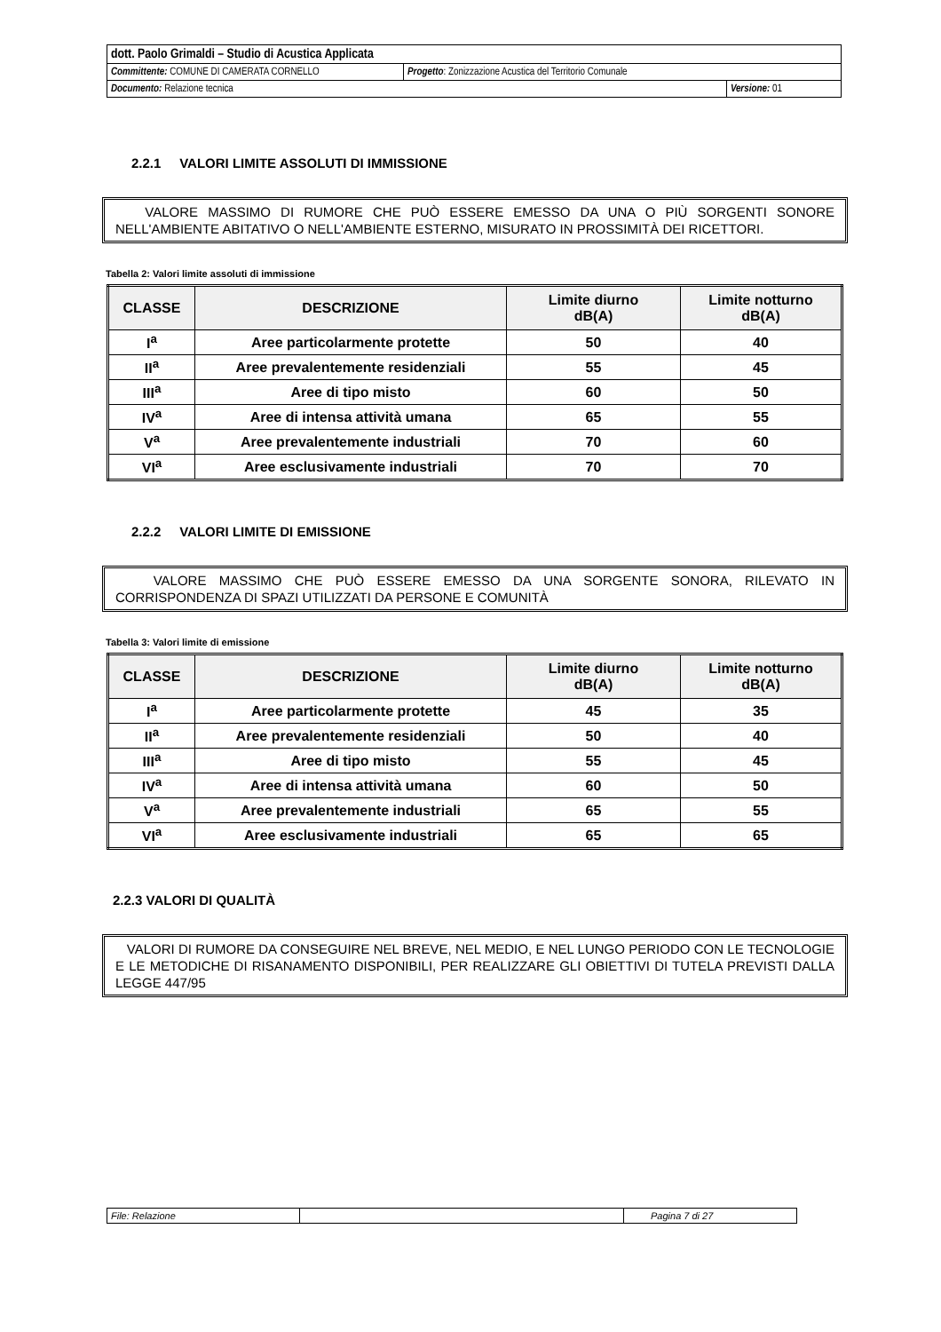| dott. Paolo Grimaldi – Studio di Acustica Applicata | | |
| Committente: COMUNE DI CAMERATA CORNELLO | Progetto : Zonizzazione Acustica del Territorio Comunale | |
| Documento: Relazione tecnica | | Versione: 01 |
2.2.1 VALORI LIMITE ASSOLUTI DI IMMISSIONE
VALORE MASSIMO DI RUMORE CHE PUÒ ESSERE EMESSO DA UNA O PIÙ SORGENTI SONORE NELL'AMBIENTE ABITATIVO O NELL'AMBIENTE ESTERNO, MISURATO IN PROSSIMITÀ DEI RICETTORI.
Tabella 2: Valori limite assoluti di immissione
| CLASSE | DESCRIZIONE | Limite diurno dB(A) | Limite notturno dB(A) |
| --- | --- | --- | --- |
| I<sup>a</sup> | Aree particolarmente protette | 50 | 40 |
| II<sup>a</sup> | Aree prevalentemente residenziali | 55 | 45 |
| III<sup>a</sup> | Aree di tipo misto | 60 | 50 |
| IV<sup>a</sup> | Aree di intensa attività umana | 65 | 55 |
| V<sup>a</sup> | Aree prevalentemente industriali | 70 | 60 |
| VI<sup>a</sup> | Aree esclusivamente industriali | 70 | 70 |
2.2.2 VALORI LIMITE DI EMISSIONE
VALORE MASSIMO CHE PUÒ ESSERE EMESSO DA UNA SORGENTE SONORA, RILEVATO IN CORRISPONDENZA DI SPAZI UTILIZZATI DA PERSONE E COMUNITÀ
Tabella 3: Valori limite di emissione
| CLASSE | DESCRIZIONE | Limite diurno dB(A) | Limite notturno dB(A) |
| --- | --- | --- | --- |
| I<sup>a</sup> | Aree particolarmente protette | 45 | 35 |
| II<sup>a</sup> | Aree prevalentemente residenziali | 50 | 40 |
| III<sup>a</sup> | Aree di tipo misto | 55 | 45 |
| IV<sup>a</sup> | Aree di intensa attività umana | 60 | 50 |
| V<sup>a</sup> | Aree prevalentemente industriali | 65 | 55 |
| VI<sup>a</sup> | Aree esclusivamente industriali | 65 | 65 |
2.2.3 VALORI DI QUALITÀ
VALORI DI RUMORE DA CONSEGUIRE NEL BREVE, NEL MEDIO, E NEL LUNGO PERIODO CON LE TECNOLOGIE E LE METODICHE DI RISANAMENTO DISPONIBILI, PER REALIZZARE GLI OBIETTIVI DI TUTELA PREVISTI DALLA LEGGE 447/95
| File: Relazione | | Pagina 7 di 27 |